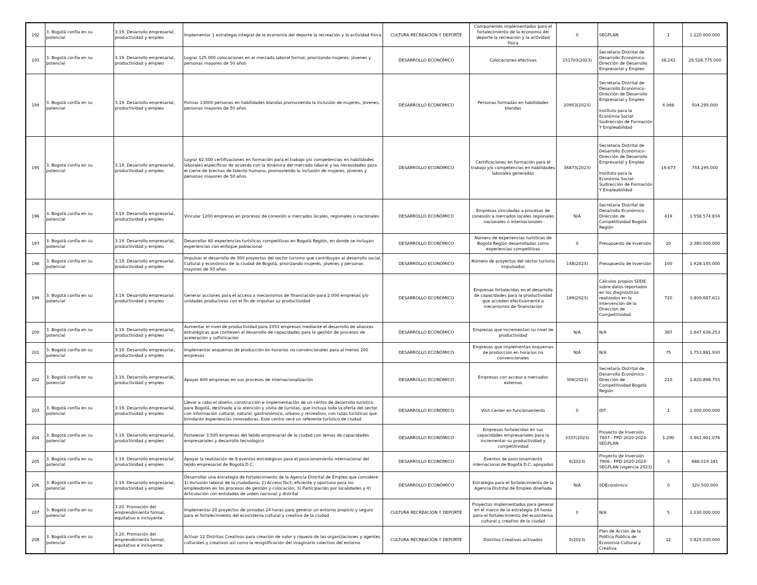| 192 | 3. Bogotá confía en su potencial | 3.19. Desarrollo empresarial, productividad y empleo | Implementar 1 estrategia integral de la economía del deporte la recreación y la actividad física | CULTURA RECREACIÓN Y DEPORTE | Componentes implementados para el fortalecimiento de la economía del deporte la recreación y la actividad física | 0 | SEGPLAN | 1 | 1.220.000.000 |
| 193 | 3. Bogotá confía en su potencial | 3.19. Desarrollo empresarial, productividad y empleo | Lograr 125.000 colocaciones en el mercado laboral formal, priorizando mujeres, jóvenes y personas mayores de 50 años | DESARROLLO ECONÓMICO | Colocaciones efectivas | 151703(2023) | Secretaria Distrital de Desarrollo Económico-Dirección de Desarrollo Empresarial y Empleo | 38.242 | 29.528.775.000 |
| 194 | 3. Bogotá confía en su potencial | 3.19. Desarrollo empresarial, productividad y empleo | Formar 13000 personas en habilidades blandas promoviendo la inclusión de mujeres, jóvenes, personas mayores de 50 años | DESARROLLO ECONÓMICO | Personas formadas en habilidades blandas | 20953(2023) | Secretaria Distrital de Desarrollo Económico-Dirección de Desarrollo Empresarial y Empleo Instituto para la Económia Social-Sudirección de Formación Y Empleabilidad | 4.066 | 504.295.000 |
| 195 | 3. Bogotá confía en su potencial | 3.19. Desarrollo empresarial, productividad y empleo | Lograr 62.500 certificaciones en formación para el trabajo y/o competencias en habilidades laborales específicas de acuerdo con la dinámica del mercado laboral y las necesidades para el cierre de brechas de talento humano, promoviendo la inclusión de mujeres, jóvenes y personas mayores de 50 años | DESARROLLO ECONÓMICO | Certificaciones en formación para el trabajo y/o competencias en habilidades laborales generadas | 36873(2023) | Secretaria Distrital de Desarrollo Económico-Dirección de Desarrollo Empresarial y Empleo Instituto para la Económia Social-Sudirección de Formación Y Empleabilidad | 19.673 | 744.295.000 |
| 196 | 3. Bogotá confía en su potencial | 3.19. Desarrollo empresarial, productividad y empleo | Vincular 1200 empresas en procesos de conexión a mercados locales, regionales o nacionales | DESARROLLO ECONÓMICO | Empresas vinculadas a procesos de conexión a mercados locales regionales nacionales o internacionales | N/A | Secretaría Distrital de Desarrollo Económico - Dirección de Competitividad Bogotá Región | 419 | 1.558.574.834 |
| 197 | 3. Bogotá confía en su potencial | 3.19. Desarrollo empresarial, productividad y empleo | Desarrollar 60 experiencias turísticas competitivas en Bogotá Región, en donde se incluyan experiencias con enfoque poblacional | DESARROLLO ECONÓMICO | Número de experiencias turísticas de Bogotá Región desarrolladas como experiencias competitivas | 0 | Presupuesto de Inversión | 20 | 2.380.000.000 |
| 198 | 3. Bogotá confía en su potencial | 3.19. Desarrollo empresarial, productividad y empleo | Impulsar el desarrollo de 300 proyectos del sector turismo que contribuyan al desarrollo social, Cultural y económico de la ciudad de Bogotá, priorizando mujeres, jóvenes y personas mayores de 50 años. | DESARROLLO ECONÓMICO | Número de proyectos del sector turismo impulsados | 148(2023) | Presupuesto de Inversión | 100 | 1.928.145.000 |
| 199 | 3. Bogotá confía en su potencial | 3.19. Desarrollo empresarial, productividad y empleo | Generar acciones para el acceso a mecanismos de financiación para 2.000 empresas y/o unidades productivas con el fin de impulsar su productividad | DESARROLLO ECONÓMICO | Empresas fortalecidas en el desarrollo de capacidades para la productividad que acceden efectivamente a mecanismos de financiación | 199(2023) | Cálculos propios SDDE sobre datos reportados en los diagnósticos realizados en la intervención de la Dirección de Competitividad. | 720 | 3.800.687.611 |
| 200 | 3. Bogotá confía en su potencial | 3.19. Desarrollo empresarial, productividad y empleo | Aumentar el nivel de productividad para 1053 empresas mediante el desarrollo de alianzas estratégicas que conlleven al desarrollo de capacidades para la gestión de procesos de aceleración y sofisticación | DESARROLLO ECONÓMICO | Empresas que incrementan su nivel de productividad | N/A | N/A | 387 | 1.647.636.253 |
| 201 | 3. Bogotá confía en su potencial | 3.19. Desarrollo empresarial, productividad y empleo | Implementar esquemas de producción en horarios no convencionales para al menos 200 empresas | DESARROLLO ECONÓMICO | Empresas que implementan esquemas de producción en horarios no convencionales | N/A | N/A | 75 | 1.753.881.930 |
| 202 | 3. Bogotá confía en su potencial | 3.19. Desarrollo empresarial, productividad y empleo | Apoyar 600 empresas en sus procesos de internacionalización | DESARROLLO ECONÓMICO | Empresas con acceso a mercados externos | 306(2023) | Secretaría Distrital de Desarrollo Económico - Dirección de Competitividad Bogotá Región | 210 | 1.820.898.755 |
| 203 | 3. Bogotá confía en su potencial | 3.19. Desarrollo empresarial, productividad y empleo | Llevar a cabo el diseño, construcción e implementación de un centro de desarrollo turístico para Bogotá, destinado a la atención y visita de turistas, que incluya toda la oferta del sector con información cultural, natural, gastronómico, urbano y recreativo, con rutas turísticas que brindarán experiencias innovadoras. Este centro será un referente turístico de ciudad | DESARROLLO ECONÓMICO | Visit Center en funcionamiento | 0 | IDT | 1 | 1.000.000.000 |
| 204 | 3. Bogotá confía en su potencial | 3.19. Desarrollo empresarial, productividad y empleo | Fortalecer 3.500 empresas del tejido empresarial de la ciudad con temas de capacidades empresariales y desarrollo tecnológico | DESARROLLO ECONÓMICO | Empresas fortalecidas en sus capacidades empresariales para la incrementar su productividad y competitividad | 3337(2023) | Proyecto de Inversión 7847 - PPD-2020-2024-SEGPLAN | 1.290 | 3.461.901.076 |
| 205 | 3. Bogotá confía en su potencial | 3.19. Desarrollo empresarial, productividad y empleo | Apoyar la realización de 8 eventos estratégicos para el posicionamiento internacional del tejido empresarial de Bogotá D.C. | DESARROLLO ECONÓMICO | Eventos de posicionamiento internacional de Bogotá D.C. apoyados | 6(2023) | Proyecto de Inversión 7906 - PPD-2020-2024-SEGPLAN (vigencia 2023) | 3 | 688.019.341 |
| 206 | 3. Bogotá confía en su potencial | 3.19. Desarrollo empresarial, productividad y empleo | Desarrollar una estrategia de fortalecimiento de la Agencia Distrital de Empleo que considere: 1) Inclusión laboral de la ciudadanía; 2) Acceso fácil, eficiente y oportuno para los empleadores en los procesos de gestión y colocación; 3) Participación por localidades y 4) Articulación con entidades de orden nacional y distrital | DESARROLLO ECONÓMICO | Estrategia para el fortalecimiento de la Agencia Distrital de Empleo diseñada | N/A | SDEconómico | 0 | 320.500.000 |
| 207 | 3. Bogotá confía en su potencial | 3.20. Promoción del emprendimiento formal, equitativo e incluyente | Implementar 20 proyectos de jornadas 24 horas para generar un entorno propicio y seguro para el fortalecimiento del ecosistema cultural y creativo de la ciudad | CULTURA RECREACIÓN Y DEPORTE | Proyectos implementados para generar en el marco de la estrategia 24 horas para el fortalecimiento del ecosistema cultural y creativo de la ciudad | 0 | N/A | 5 | 1.030.000.000 |
| 208 | 3. Bogotá confía en su potencial | 3.20. Promoción del emprendimiento formal, equitativo e incluyente | Activar 12 Distritos Creativos para creación de valor y riqueza de las organizaciones y agentes culturales y creativos así como la resignificación del imaginario colectivo del entorno. | CULTURA RECREACIÓN Y DEPORTE | Distritos Creativos activados | 5(2023) | Plan de Acción de la Política Pública de Economía Cultural y Creativa | 12 | 5.825.030.000 |